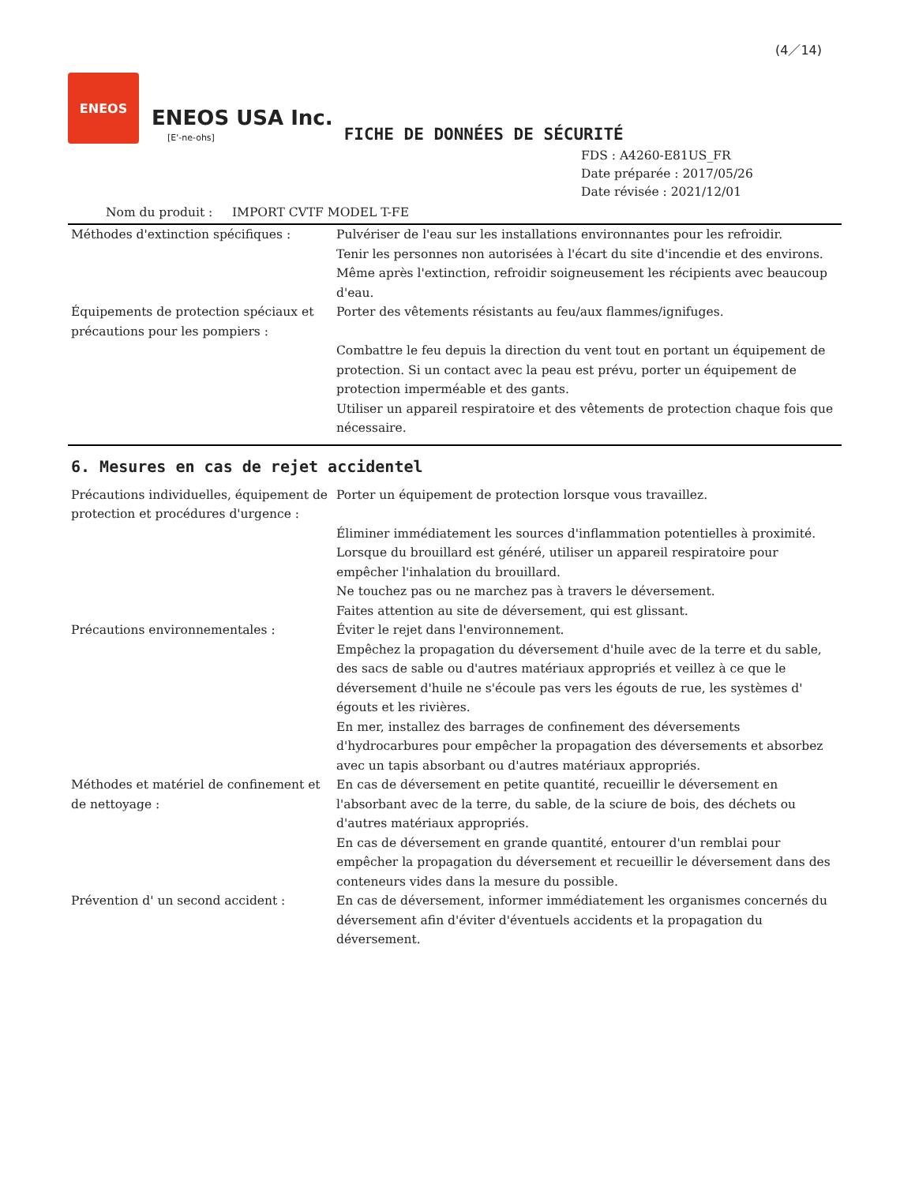(4／14)
ENEOS
ENEOS USA Inc.
[E'-ne-ohs]
FICHE DE DONNÉES DE SÉCURITÉ
FDS : A4260-E81US_FR
Date préparée : 2017/05/26
Date révisée : 2021/12/01
Nom du produit : IMPORT CVTF MODEL T-FE
Méthodes d'extinction spécifiques : Pulvériser de l'eau sur les installations environnantes pour les refroidir.
Tenir les personnes non autorisées à l'écart du site d'incendie et des environs.
Même après l'extinction, refroidir soigneusement les récipients avec beaucoup d'eau.
Équipements de protection spéciaux et précautions pour les pompiers :
Porter des vêtements résistants au feu/aux flammes/ignifuges.
Combattre le feu depuis la direction du vent tout en portant un équipement de protection. Si un contact avec la peau est prévu, porter un équipement de protection imperméable et des gants.
Utiliser un appareil respiratoire et des vêtements de protection chaque fois que nécessaire.
6. Mesures en cas de rejet accidentel
Précautions individuelles, équipement de protection et procédures d'urgence :
Porter un équipement de protection lorsque vous travaillez.
Éliminer immédiatement les sources d'inflammation potentielles à proximité.
Lorsque du brouillard est généré, utiliser un appareil respiratoire pour empêcher l'inhalation du brouillard.
Ne touchez pas ou ne marchez pas à travers le déversement.
Faites attention au site de déversement, qui est glissant.
Précautions environnementales : Éviter le rejet dans l'environnement.
Empêchez la propagation du déversement d'huile avec de la terre et du sable, des sacs de sable ou d'autres matériaux appropriés et veillez à ce que le déversement d'huile ne s'écoule pas vers les égouts de rue, les systèmes d' égouts et les rivières.
En mer, installez des barrages de confinement des déversements d'hydrocarbures pour empêcher la propagation des déversements et absorbez avec un tapis absorbant ou d'autres matériaux appropriés.
Méthodes et matériel de confinement et de nettoyage :
En cas de déversement en petite quantité, recueillir le déversement en l'absorbant avec de la terre, du sable, de la sciure de bois, des déchets ou d'autres matériaux appropriés.
En cas de déversement en grande quantité, entourer d'un remblai pour empêcher la propagation du déversement et recueillir le déversement dans des conteneurs vides dans la mesure du possible.
Prévention d' un second accident : En cas de déversement, informer immédiatement les organismes concernés du déversement afin d'éviter d'éventuels accidents et la propagation du déversement.